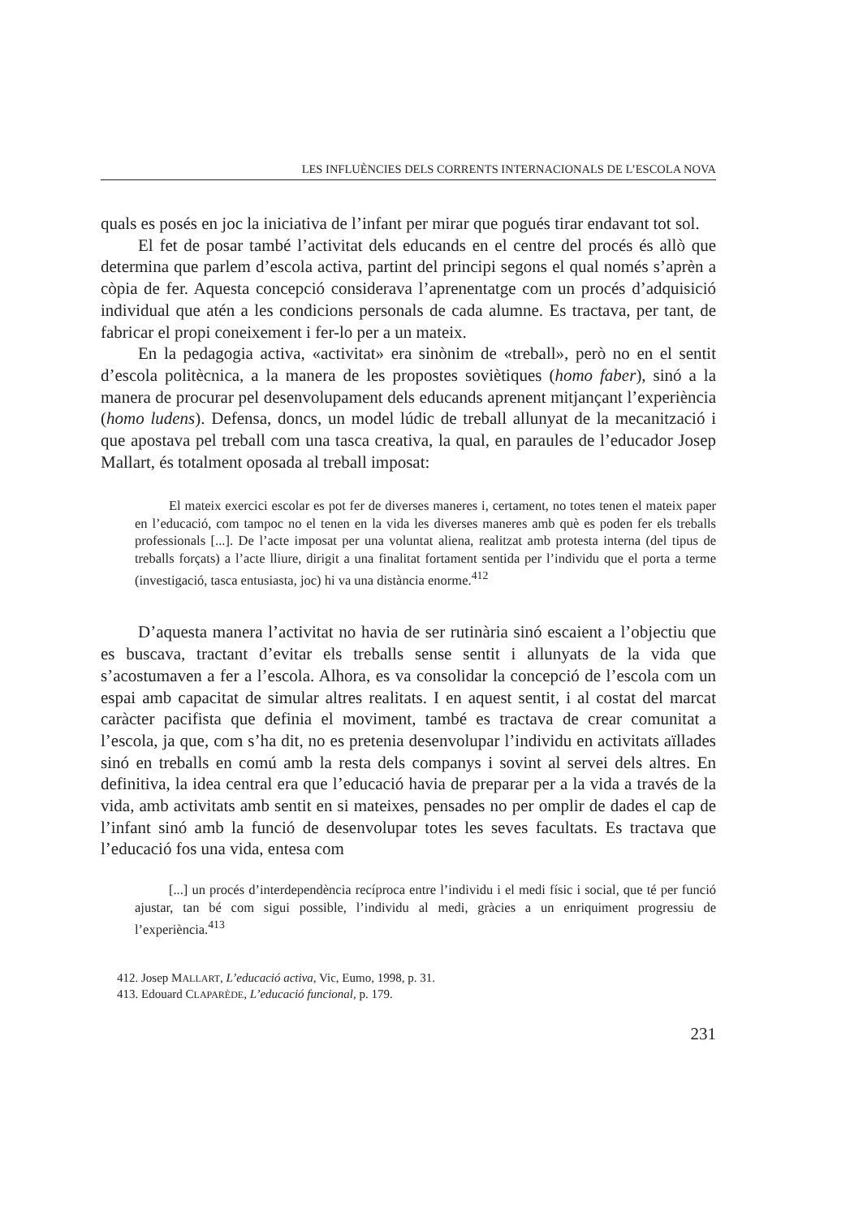LES INFLUÈNCIES DELS CORRENTS INTERNACIONALS DE L’ESCOLA NOVA
quals es posés en joc la iniciativa de l’infant per mirar que pogués tirar endavant tot sol.
El fet de posar també l’activitat dels educands en el centre del procés és allò que determina que parlem d’escola activa, partint del principi segons el qual només s’aprèn a còpia de fer. Aquesta concepció considerava l’aprenentatge com un procés d’adquisició individual que atén a les condicions personals de cada alumne. Es tractava, per tant, de fabricar el propi coneixement i fer-lo per a un mateix.
En la pedagogia activa, «activitat» era sinònim de «treball», però no en el sentit d’escola politècnica, a la manera de les propostes soviètiques (homo faber), sinó a la manera de procurar pel desenvolupament dels educands aprenent mitjançant l’experiència (homo ludens). Defensa, doncs, un model lúdic de treball allunyat de la mecanització i que apostava pel treball com una tasca creativa, la qual, en paraules de l’educador Josep Mallart, és totalment oposada al treball imposat:
El mateix exercici escolar es pot fer de diverses maneres i, certament, no totes tenen el mateix paper en l’educació, com tampoc no el tenen en la vida les diverses maneres amb què es poden fer els treballs professionals [...]. De l’acte imposat per una voluntat aliena, realitzat amb protesta interna (del tipus de treballs forçats) a l’acte lliure, dirigit a una finalitat fortament sentida per l’individu que el porta a terme (investigació, tasca entusiasta, joc) hi va una distància enorme.<sup>412</sup>
D’aquesta manera l’activitat no havia de ser rutinària sinó escaient a l’objectiu que es buscava, tractant d’evitar els treballs sense sentit i allunyats de la vida que s’acostumaven a fer a l’escola. Alhora, es va consolidar la concepció de l’escola com un espai amb capacitat de simular altres realitats. I en aquest sentit, i al costat del marcat caràcter pacifista que definia el moviment, també es tractava de crear comunitat a l’escola, ja que, com s’ha dit, no es pretenia desenvolupar l’individu en activitats aïllades sinó en treballs en comú amb la resta dels companys i sovint al servei dels altres. En definitiva, la idea central era que l’educació havia de preparar per a la vida a través de la vida, amb activitats amb sentit en si mateixes, pensades no per omplir de dades el cap de l’infant sinó amb la funció de desenvolupar totes les seves facultats. Es tractava que l’educació fos una vida, entesa com
[...] un procés d’interdependència recíproca entre l’individu i el medi físic i social, que té per funció ajustar, tan bé com sigui possible, l’individu al medi, gràcies a un enriquiment progressiu de l’experiència.<sup>413</sup>
412. Josep MALLART, L’educació activa, Vic, Eumo, 1998, p. 31.
413. Edouard CLAPARÈDE, L’educació funcional, p. 179.
231